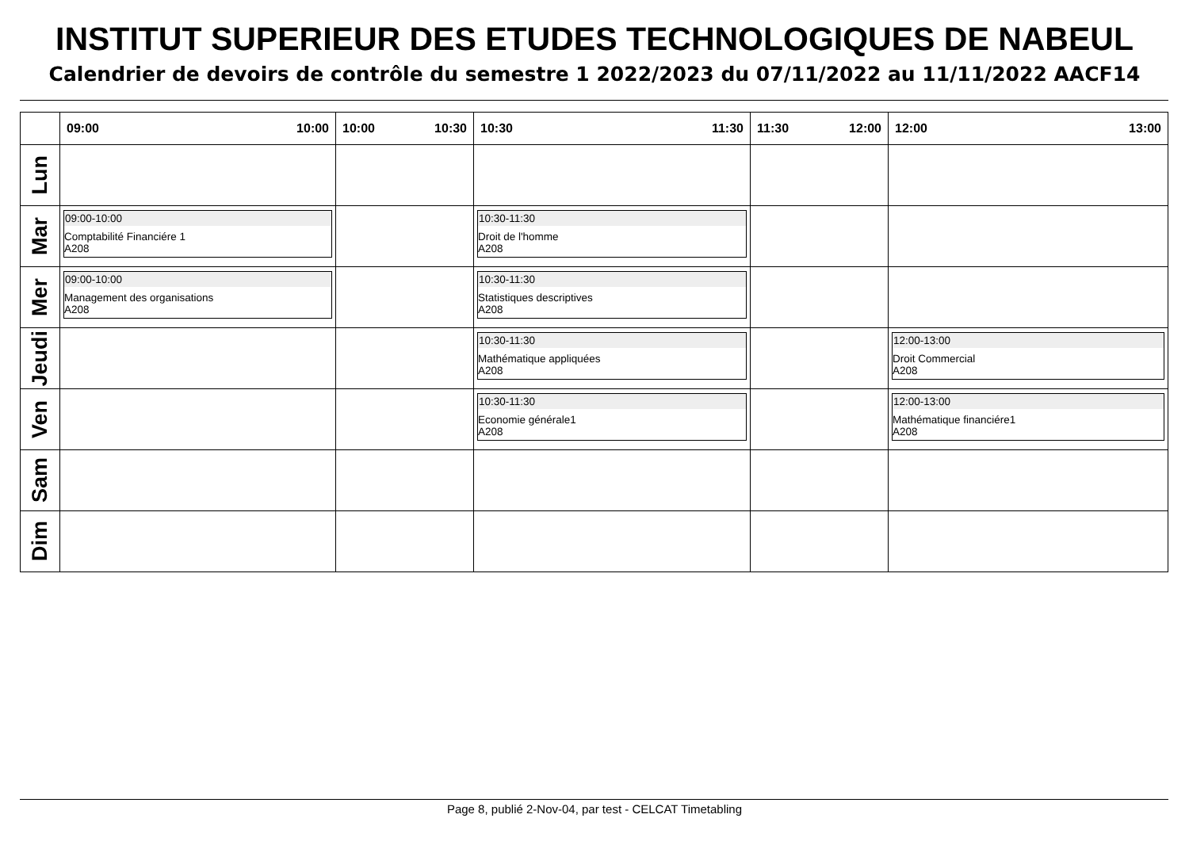INSTITUT SUPERIEUR DES ETUDES TECHNOLOGIQUES DE NABEUL
Calendrier de devoirs de contrôle du semestre 1 2022/2023 du 07/11/2022 au 11/11/2022 AACF14
| | 09:00 10:00 | 10:00 10:30 | 10:30 11:30 | 11:30 12:00 | 12:00 13:00 |
| --- | --- | --- | --- | --- | --- |
| Lun | | | | | |
| Mar | 09:00-10:00 Comptabilité Financiére 1 A208 | | 10:30-11:30 Droit de l'homme A208 | | |
| Mer | 09:00-10:00 Management des organisations A208 | | 10:30-11:30 Statistiques descriptives A208 | | |
| Jeudi | | | 10:30-11:30 Mathématique appliquées A208 | | 12:00-13:00 Droit Commercial A208 |
| Ven | | | 10:30-11:30 Economie générale1 A208 | | 12:00-13:00 Mathématique financiére1 A208 |
| Sam | | | | | |
| Dim | | | | | |
Page 8, publié 2-Nov-04, par test - CELCAT Timetabling